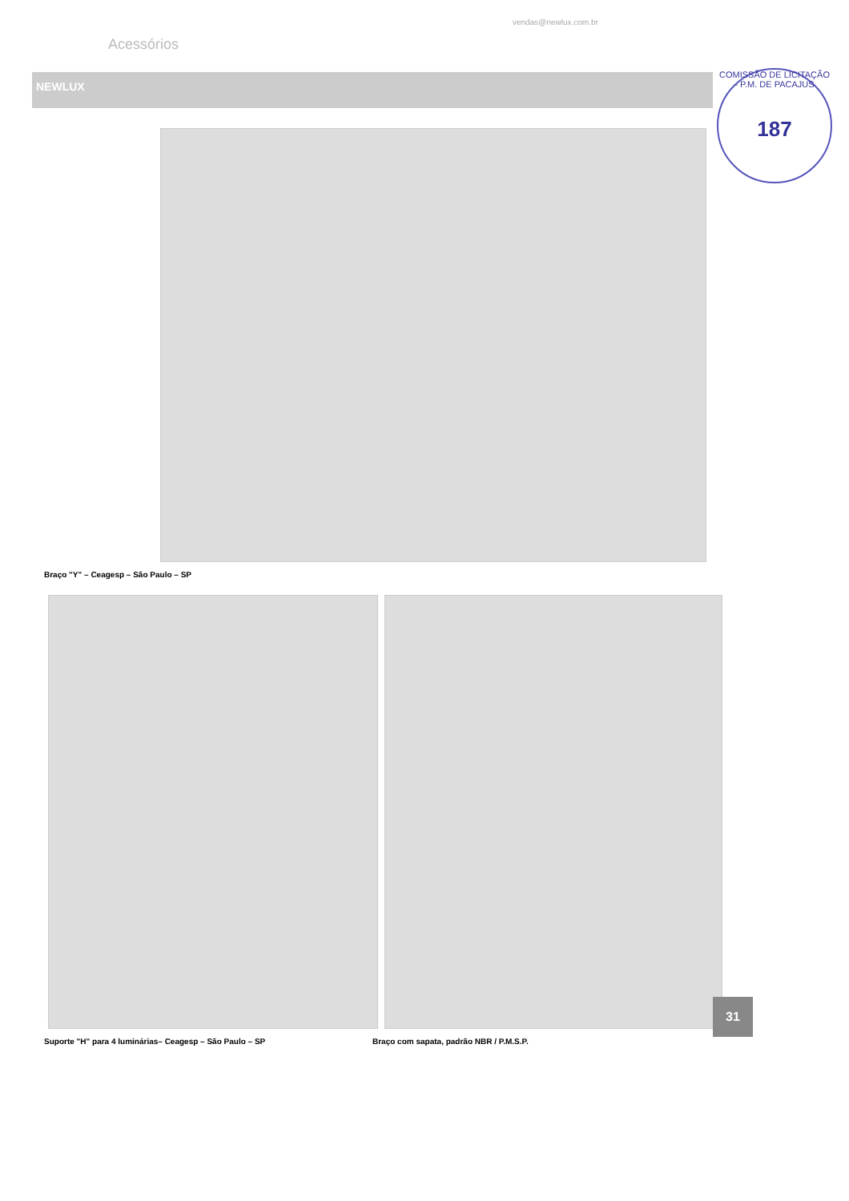vendas@newlux.com.br
Acessórios
NEWLUX
COMISSÃO DE LICITAÇÃO - P.M. DE PACAJUS
187
Braço "Y" – Ceagesp – São Paulo – SP
Suporte "H" para 4 luminárias– Ceagesp – São Paulo – SP Braço com sapata, padrão NBR / P.M.S.P.
31